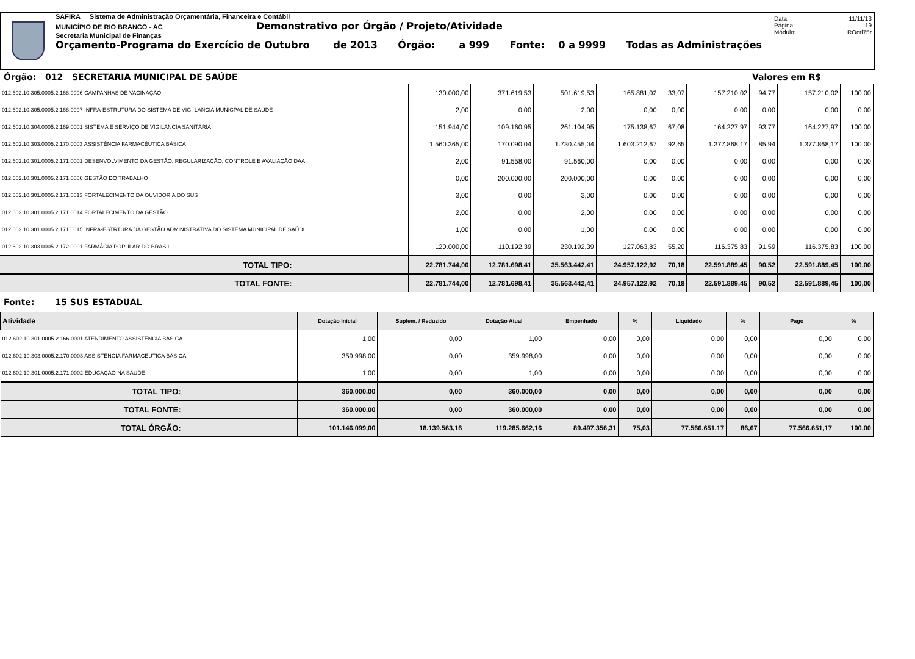SAFIRA Sistema de Administração Orçamentária, Financeira e Contábil
MUNICÍPIO DE RIO BRANCO - AC Demonstrativo por Órgão / Projeto/Atividade
Secretaria Municipal de Finanças
Orçamento-Programa do Exercício de Outubro de 2013 Órgão: a 999 Fonte: 0 a 9999 Todas as Administrações
Data: 11/11/13
Página: 19
Módulo: ROcrl75r
Órgão: 012 SECRETARIA MUNICIPAL DE SAÚDE Valores em R$
| 012.602.10.305.0005.2.168.0006 CAMPANHAS DE VACINAÇÃO | 130.000,00 | 371.619,53 | 501.619,53 | 165.881,02 | 33,07 | 157.210,02 | 94,77 | 157.210,02 | 100,00 |
| 012.602.10.305.0005.2.168.0007 INFRA-ESTRUTURA DO SISTEMA DE VIGI-LANCIA MUNICPAL DE SAÚDE | 2,00 | 0,00 | 2,00 | 0,00 | 0,00 | 0,00 | 0,00 | 0,00 | 0,00 |
| 012.602.10.304.0005.2.169.0001 SISTEMA E SERVIÇO DE VIGILANCIA SANITÁRIA | 151.944,00 | 109.160,95 | 261.104,95 | 175.138,67 | 67,08 | 164.227,97 | 93,77 | 164.227,97 | 100,00 |
| 012.602.10.303.0005.2.170.0003 ASSISTÊNCIA FARMACÊUTICA BÁSICA | 1.560.365,00 | 170.090,04 | 1.730.455,04 | 1.603.212,67 | 92,65 | 1.377.868,17 | 85,94 | 1.377.868,17 | 100,00 |
| 012.602.10.301.0005.2.171.0001 DESENVOLVIMENTO DA GESTÃO, REGULARIZAÇÃO, CONTROLE E AVALIAÇÃO DAA | 2,00 | 91.558,00 | 91.560,00 | 0,00 | 0,00 | 0,00 | 0,00 | 0,00 | 0,00 |
| 012.602.10.301.0005.2.171.0006 GESTÃO DO TRABALHO | 0,00 | 200.000,00 | 200.000,00 | 0,00 | 0,00 | 0,00 | 0,00 | 0,00 | 0,00 |
| 012.602.10.301.0005.2.171.0013 FORTALECIMENTO DA OUVIDORIA DO SUS | 3,00 | 0,00 | 3,00 | 0,00 | 0,00 | 0,00 | 0,00 | 0,00 | 0,00 |
| 012.602.10.301.0005.2.171.0014 FORTALECIMENTO DA GESTÃO | 2,00 | 0,00 | 2,00 | 0,00 | 0,00 | 0,00 | 0,00 | 0,00 | 0,00 |
| 012.602.10.301.0005.2.171.0015 INFRA-ESTRTURA DA GESTÃO ADMINISTRATIVA DO SISTEMA MUNICIPAL DE SAÚDI | 1,00 | 0,00 | 1,00 | 0,00 | 0,00 | 0,00 | 0,00 | 0,00 | 0,00 |
| 012.602.10.303.0005.2.172.0001 FARMÁCIA POPULAR DO BRASIL | 120.000,00 | 110.192,39 | 230.192,39 | 127.063,83 | 55,20 | 116.375,83 | 91,59 | 116.375,83 | 100,00 |
| TOTAL TIPO: | 22.781.744,00 | 12.781.698,41 | 35.563.442,41 | 24.957.122,92 | 70,18 | 22.591.889,45 | 90,52 | 22.591.889,45 | 100,00 |
| TOTAL FONTE: | 22.781.744,00 | 12.781.698,41 | 35.563.442,41 | 24.957.122,92 | 70,18 | 22.591.889,45 | 90,52 | 22.591.889,45 | 100,00 |
Fonte: 15 SUS ESTADUAL
| Atividade | Dotação Inicial | Suplem. / Reduzido | Dotação Atual | Empenhado | % | Liquidado | % | Pago | % |
| 012.602.10.301.0005.2.166.0001 ATENDIMENTO ASSISTÊNCIA BÁSICA | 1,00 | 0,00 | 1,00 | 0,00 | 0,00 | 0,00 | 0,00 | 0,00 | 0,00 |
| 012.602.10.303.0005.2.170.0003 ASSISTÊNCIA FARMACÊUTICA BÁSICA | 359.998,00 | 0,00 | 359.998,00 | 0,00 | 0,00 | 0,00 | 0,00 | 0,00 | 0,00 |
| 012.602.10.301.0005.2.171.0002 EDUCAÇÃO NA SAÚDE | 1,00 | 0,00 | 1,00 | 0,00 | 0,00 | 0,00 | 0,00 | 0,00 | 0,00 |
| TOTAL TIPO: | 360.000,00 | 0,00 | 360.000,00 | 0,00 | 0,00 | 0,00 | 0,00 | 0,00 | 0,00 |
| TOTAL FONTE: | 360.000,00 | 0,00 | 360.000,00 | 0,00 | 0,00 | 0,00 | 0,00 | 0,00 | 0,00 |
| TOTAL ÓRGÃO: | 101.146.099,00 | 18.139.563,16 | 119.285.662,16 | 89.497.356,31 | 75,03 | 77.566.651,17 | 86,67 | 77.566.651,17 | 100,00 |